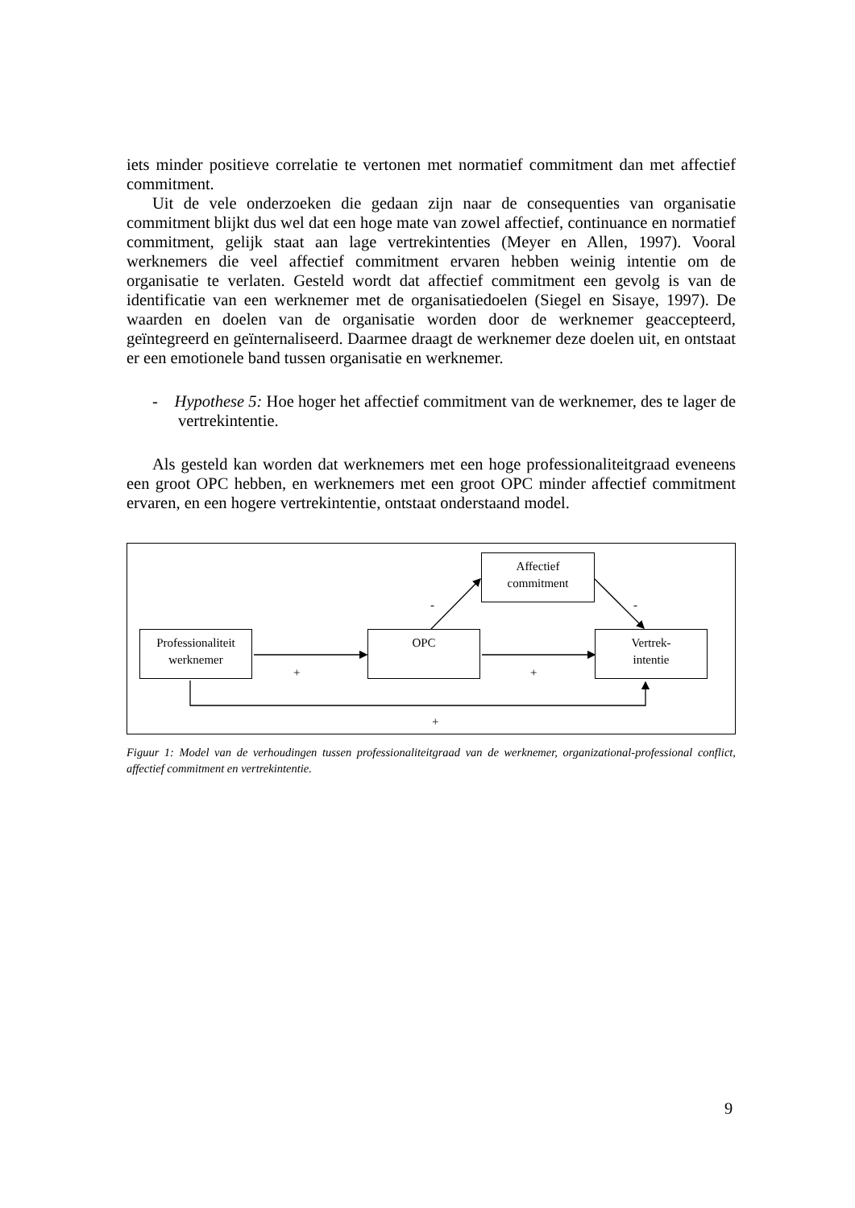iets minder positieve correlatie te vertonen met normatief commitment dan met affectief commitment.
Uit de vele onderzoeken die gedaan zijn naar de consequenties van organisatie commitment blijkt dus wel dat een hoge mate van zowel affectief, continuance en normatief commitment, gelijk staat aan lage vertrekintenties (Meyer en Allen, 1997). Vooral werknemers die veel affectief commitment ervaren hebben weinig intentie om de organisatie te verlaten. Gesteld wordt dat affectief commitment een gevolg is van de identificatie van een werknemer met de organisatiedoelen (Siegel en Sisaye, 1997). De waarden en doelen van de organisatie worden door de werknemer geaccepteerd, geïntegreerd en geïnternaliseerd. Daarmee draagt de werknemer deze doelen uit, en ontstaat er een emotionele band tussen organisatie en werknemer.
- Hypothese 5: Hoe hoger het affectief commitment van de werknemer, des te lager de vertrekintentie.
Als gesteld kan worden dat werknemers met een hoge professionaliteitgraad eveneens een groot OPC hebben, en werknemers met een groot OPC minder affectief commitment ervaren, en een hogere vertrekintentie, ontstaat onderstaand model.
Professionaliteit
werknemer
OPC
Vertrek-
intentie
Affectief
commitment
- -
+ +
+
Figuur 1: Model van de verhoudingen tussen professionaliteitgraad van de werknemer, organizational-professional conflict, affectief commitment en vertrekintentie.
9